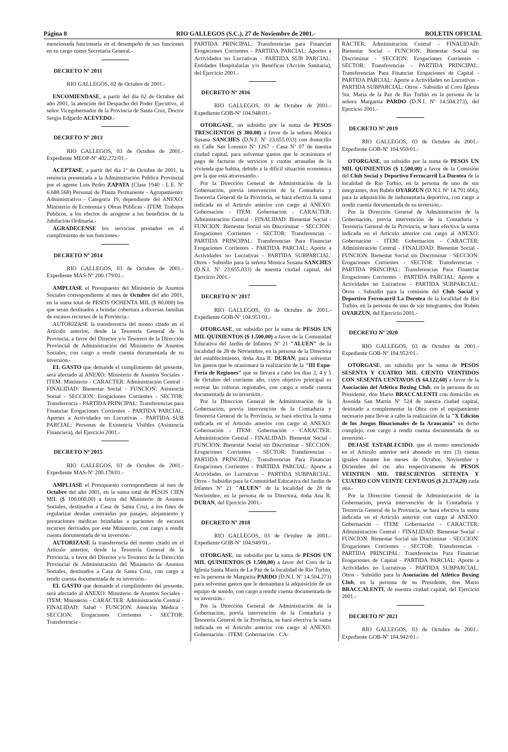Página 8 RIO GALLEGOS (S.C.), 27 de Noviembre de 2001.- BOLETIN OFICIAL
mencionada funcionaria en el desempeño de sus funciones en su cargo como Secretaria General.-
DECRETO Nº 2011
RIO GALLEGOS, 02 de Octubre de 2001.-
ENCOMIENDASE, a partir del día 02 de Octubre del año 2001, la atención del Despacho del Poder Ejecutivo, al señor Vicegobernador de la Provincia de Santa Cruz, Doctor Sergio Edgardo ACEVEDO.-
DECRETO Nº 2013
RIO GALLEGOS, 03 de Octubre de 2001.- Expediente MEOP-Nº 402.272/01.-
ACEPTASE, a partir del día 1º de Octubre de 2001, la renuncia presentada a la Administración Pública Provincial por el agente Luis Pedro ZAPATA (Clase 1940 - L.E. Nº 6.688.568) Personal de Planta Permanente - Agrupamiento: Administrativo - Categoría 19, dependiente del ANEXO: Ministerio de Economía y Obras Públicas - ITEM: Trabajos Públicos, a los efectos de acogerse a los beneficios de la Jubilación Ordinaria.-
AGRADECENSE los servicios prestados en el cumplimiento de sus funciones.-
DECRETO Nº 2014
RIO GALLEGOS, 03 de Octubre de 2001.- Expediente MAS-Nº 200.179/01.-
AMPLIASE el Presupuesto del Ministerio de Asuntos Sociales correspondiente al mes de Octubre del año 2001, en la suma total de PESOS OCHENTA MIL ($ 80.000) los que serán destinados a brindar cobertura a diversas familias de escasos recursos de la Provincia.-
AUTORIZASE la transferencia del monto citado en el Artículo anterior, desde la Tesorería General de la Provincia, a favor del Director y/o Tesorero de la Dirección Provincial de Administración del Ministerio de Asuntos Sociales, con cargo a rendir cuenta documentada de su inversión.-
EL GASTO que demande el cumplimiento del presente, será afectado al ANEXO: Ministerio de Asuntos Sociales - ITEM: Ministerio - CARACTER: Administración Central - FINALIDAD: Bienestar Social - FUNCION: Asistencia Social - SECCION: Erogaciones Corrientes - SECTOR: Transferencia - PARTIDA PRINCIPAL: Transferencias para Financiar Erogaciones Corrientes - PARTIDA PARCIAL: Aportes a Actividades no Lucrativas - PARTIDA SUB PARCIAL: Personas de Existencia Visibles (Asistencia Financiera), del Ejercicio 2001.-
DECRETO Nº 2015
RIO GALLEGOS, 03 de Octubre de 2001.- Expediente MAS-Nº 200.178/01.-
AMPLIASE el Presupuesto correspondiente al mes de Octubre del año 2001, en la suma total de PESOS CIEN MIL ($ 100.000,00) a favor del Ministerio de Asuntos Sociales, destinados a Casa de Santa Cruz, a los fines de regularizar deudas contraídas por pasajes, alojamiento y prestaciones médicas brindadas a pacientes de escasos recursos derivados por este Ministerio, con cargo a rendir cuenta documentada de su inversión.-
AUTORIZASE la transferencia del monto citado en el Artículo anterior, desde la Tesorería General de la Provincia, a favor del Director y/o Tesorero de la Dirección Provincial de Administración del Ministerio de Asuntos Sociales, destinados a Casa de Santa Cruz, con cargo a rendir cuenta documentada de su inversión.-
EL GASTO que demande el cumplimiento del presente, será afectado al ANEXO: Ministerio de Asuntos Sociales - ITEM: Ministerio - CARACTER: Administración Central - FINALIDAD: Salud - FUNCION: Atención Médica - SECCION: Erogaciones Corrientes - SECTOR: Transferencia -
PARTIDA PRINCIPAL: Transferencias para Financiar Erogaciones Corrientes - PARTIDA PARCIAL: Aportes a Actividades no Lucrativas - PARTIDA SUB PARCIAL: Entidades Hospitalarias y/o Benéficas (Acción Sanitaria), del Ejercicio 2001.-
DECRETO Nº 2016
RIO GALLEGOS, 03 de Octubre de 2001.- Expediente GOB-Nº 104.948/01.-
OTORGASE, un subsidio por la suma de PESOS TRESCIENTOS ($ 300,00) a favor de la señora Mónica Susana SANCHES (D.N.I. Nº 23.655.033) con domicilio en Calle San Lorenzo Nº 1267 - Casa Nº 07 de nuestra ciudad capital, para solventar gastos que le ocasionara el pago de facturas de servicios y cuotas atrasadas de la vivienda que habita, debido a la difícil situación económica por la que está atravesando.-
Por la Dirección General de Administración de la Gobernación, previa intervención de la Contaduría y Tesorería General de la Provincia, se hará efectiva la suma indicada en el Artículo anterior con cargo al ANEXO: Gobernación - ITEM: Gobernación - CARACTER: Administración Central - FINALIDAD: Bienestar Social - FUNCION: Bienestar Social sin Discriminar - SECCION: Erogaciones Corrientes - SECTOR: Transferencias - PARTIDA PRINCIPAL: Transferencias Para Financiar Erogaciones Corrientes - PARTIDA PARCIAL: Aporte a Actividades no Lucrativas - PARTIDA SUBPARCIAL: Otros - Subsidio para la señora Mónica Susana SANCHES (D.N.I. Nº 23.655.033) de nuestra ciudad capital, del Ejercicio 2001.-
DECRETO Nº 2017
RIO GALLEGOS, 03 de Octubre de 2001.- Expediente GOB-Nº 104.951/01.-
OTORGASE, un subsidio por la suma de PESOS UN MIL QUINIENTOS ($ 1.500,00) a favor de la Comunidad Educativa del Jardín de Infantes Nº 21 "ALUEN" de la localidad de 28 de Noviembre, en la persona de la Directora del establecimiento, doña Ana R. DURAN, para solventar los gastos que le ocasionará la realización de la "III Expo-Feria de Regiones" que se llevará a cabo los días 3, 4 y 5 de Octubre del corriente año, cuyo objetivo principal es recrear las culturas regionales, con cargo a rendir cuenta documentada de su inversión.-
Por la Dirección General de Administración de la Gobernación, previa intervención de la Contaduría y Tesorería General de la Provincia, se hará efectiva la suma indicada en el Artículo anterior con cargo al ANEXO: Gobernación - ITEM: Gobernación - CARACTER: Administración Central - FINALIDAD: Bienestar Social - FUNCION: Bienestar Social sin Discriminar - SECCION: Erogaciones Corrientes - SECTOR: Transferencias - PARTIDA PRINCIPAL: Transferencias Para Financiar Erogaciones Corrientes - PARTIDA PARCIAL: Aporte a Actividades no Lucrativas - PARTIDA SUBPARCIAL: Otros - Subsidio para la Comunidad Educativa del Jardín de Infantes Nº 21 "ALUEN" de la localidad de 28 de Noviembre, en la persona de su Directora, doña Ana R. DURAN, del Ejercicio 2001.-
DECRETO Nº 2018
RIO GALLEGOS, 03 de Octubre de 2001.- Expediente GOB-Nº 104.949/01.-
OTORGASE, un subsidio por la suma de PESOS UN MIL QUINIENTOS ($ 1.500,00) a favor del Coro de la Iglesia Santa María de La Paz de la localidad de Río Turbio, en la persona de Margarita PARDO (D.N.I. Nº 14.504.273) para solventar gastos que le demandará la adquisición de un equipo de sonido, con cargo a rendir cuenta documentada de su inversión.-
Por la Dirección General de Administración de la Gobernación, previa intervención de la Contaduría y Tesorería General de la Provincia, se hará efectiva la suma indicada en el Artículo anterior con cargo al ANEXO: Gobernación - ITEM: Gobernación - CA-
RACTER: Administración Central - FINALIDAD: Bienestar Social - FUNCION: Bienestar Social sin Discriminar - SECCION: Erogaciones Corrientes - SECTOR: Transferencias - PARTIDA PRINCIPAL: Transferencias Para Financiar Erogaciones de Capital - PARTIDA PARCIAL: Aporte a Actividades no Lucrativas - PARTIDA SUBPARCIAL: Otros - Subsidio al Coro Iglesia Sta. María de la Paz de Río Turbio en la persona de la señora Margarita PARDO (D.N.I. Nº 14.504.273), del Ejercicio 2001.-
DECRETO Nº 2019
RIO GALLEGOS, 03 de Octubre de 2001.- Expediente GOB-Nº 104.950/01.-
OTORGASE, un subsidio por la suma de PESOS UN MIL QUINIENTOS ($ 1.500,00) a favor de la Comisión del Club Social y Deportivo Ferrocarril La Dorotea de la localidad de Río Turbio, en la persona de uno de sus integrantes, don Rubén OYARZUN (D.N.I. Nº 14.791.606), para la adquisición de indumentaria deportiva, con cargo a rendir cuenta documentada de su inversión.-
Por la Dirección General de Administración de la Gobernación, previa intervención de la Contaduría y Tesorería General de la Provincia, se hará efectiva la suma indicada en el Artículo anterior con cargo al ANEXO: Gobernación - ITEM: Gobernación - CARACTER: Administración Central - FINALIDAD: Bienestar Social - FUNCION: Bienestar Social sin Discriminar - SECCION: Erogaciones Corrientes - SECTOR: Transferencias - PARTIDA PRINCIPAL: Transferencias Para Financiar Erogaciones Corrientes - PARTIDA PARCIAL: Aporte a Actividades no Lucrativas - PARTIDA SUBPARCIAL: Otros - Subsidio para la comisión del Club Social y Deportivo Ferrocarril La Dorotea de la localidad de Río Turbio, en la persona de uno de sus integrantes, don Rubén OYARZUN, del Ejercicio 2001.-
DECRETO Nº 2020
RIO GALLEGOS, 03 de Octubre de 2001.- Expediente GOB-Nº 104.952/01.-
OTORGASE, un subsidio por la suma de PESOS SESENTA Y CUATRO MIL CIENTO VEINTIDOS CON SESENTA CENTAVOS ($ 64.122,60) a favor de la Asociación del Atlético Boxing Club, en la persona de su Presidente, don Mario BRACCALENTI con domicilio en Avenida San Martín Nº 524 de nuestra ciudad capital, destinado a complementar la Obra con el equipamiento necesario para llevar a cabo la realización de la "X Edición de los Juegos Binacionales de la Araucanía" en dicho complejo, con cargo a rendir cuenta documentada de su inversión.-
DEJASE ESTABLECIDO, que el monto mencionado en el Artículo anterior será abonado en tres (3) cuotas iguales durante los meses de Octubre, Noviembre y Diciembre del cte. año respectivamente de PESOS VEINTIUN MIL TRESCIENTOS SETENTA Y CUATRO CON VEINTE CENTAVOS ($ 21.374,20) cada una.-
Por la Dirección General de Administración de la Gobernación, previa intervención de la Contaduría y Tesorería General de la Provincia, se hará efectiva la suma indicada en el Artículo anterior con cargo al ANEXO: Gobernación - ITEM: Gobernación - CARACTER: Administración Central - FINALIDAD: Bienestar Social - FUNCION: Bienestar Social sin Discriminar - SECCION: Erogaciones Corrientes - SECTOR: Transferencias - PARTIDA PRINCIPAL: Transferencias Para Financiar Erogaciones de Capital - PARTIDA PARCIAL: Aporte a Actividades no Lucrativas - PARTIDA SUBPARCIAL: Otros - Subsidio para la Asociación del Atlético Boxing Club, en la persona de su Presidente, don Mario BRACCALENTI, de nuestra ciudad capital, del Ejercicio 2001.-
DECRETO Nº 2021
RIO GALLEGOS, 03 de Octubre de 2001.- Expediente GOB-Nº 104.942/01.-